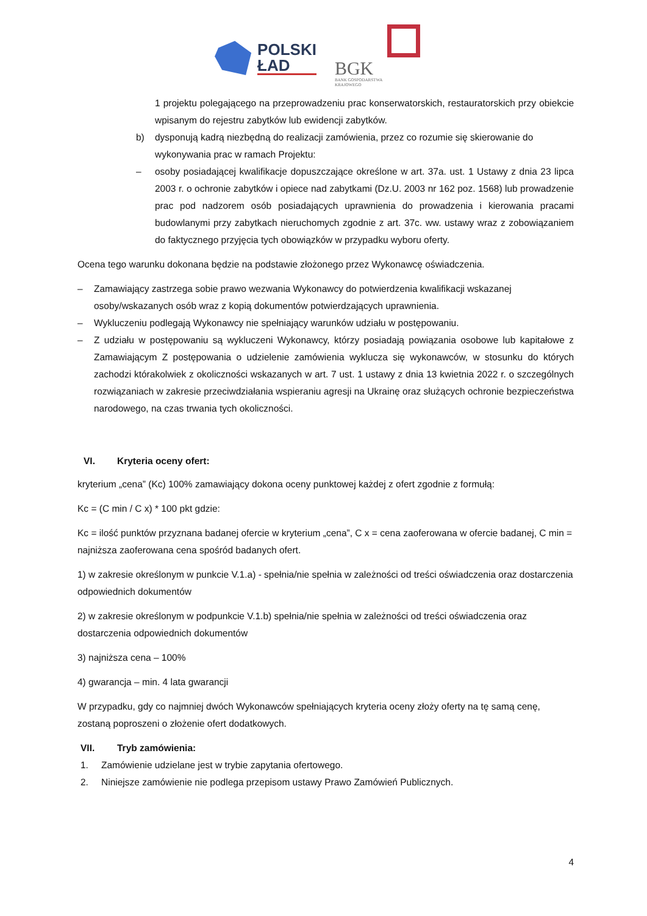POLSKI
ŁAD
BGK
BANK GOSPODARSTWA
KRAJOWEGO
1 projektu polegającego na przeprowadzeniu prac konserwatorskich, restauratorskich przy obiekcie wpisanym do rejestru zabytków lub ewidencji zabytków.
b) dysponują kadrą niezbędną do realizacji zamówienia, przez co rozumie się skierowanie do wykonywania prac w ramach Projektu:
– osoby posiadającej kwalifikacje dopuszczające określone w art. 37a. ust. 1 Ustawy z dnia 23 lipca 2003 r. o ochronie zabytków i opiece nad zabytkami (Dz.U. 2003 nr 162 poz. 1568) lub prowadzenie prac pod nadzorem osób posiadających uprawnienia do prowadzenia i kierowania pracami budowlanymi przy zabytkach nieruchomych zgodnie z art. 37c. ww. ustawy wraz z zobowiązaniem do faktycznego przyjęcia tych obowiązków w przypadku wyboru oferty.
Ocena tego warunku dokonana będzie na podstawie złożonego przez Wykonawcę oświadczenia.
– Zamawiający zastrzega sobie prawo wezwania Wykonawcy do potwierdzenia kwalifikacji wskazanej osoby/wskazanych osób wraz z kopią dokumentów potwierdzających uprawnienia.
– Wykluczeniu podlegają Wykonawcy nie spełniający warunków udziału w postępowaniu.
– Z udziału w postępowaniu są wykluczeni Wykonawcy, którzy posiadają powiązania osobowe lub kapitałowe z Zamawiającym Z postępowania o udzielenie zamówienia wyklucza się wykonawców, w stosunku do których zachodzi którakolwiek z okoliczności wskazanych w art. 7 ust. 1 ustawy z dnia 13 kwietnia 2022 r. o szczególnych rozwiązaniach w zakresie przeciwdziałania wspieraniu agresji na Ukrainę oraz służących ochronie bezpieczeństwa narodowego, na czas trwania tych okoliczności.
VI. Kryteria oceny ofert:
kryterium „cena” (Kc) 100% zamawiający dokona oceny punktowej każdej z ofert zgodnie z formułą:
Kc = (C min / C x) * 100 pkt gdzie:
Kc = ilość punktów przyznana badanej ofercie w kryterium „cena”, C x = cena zaoferowana w ofercie badanej, C min = najniższa zaoferowana cena spośród badanych ofert.
1) w zakresie określonym w punkcie V.1.a) - spełnia/nie spełnia w zależności od treści oświadczenia oraz dostarczenia odpowiednich dokumentów
2) w zakresie określonym w podpunkcie V.1.b) spełnia/nie spełnia w zależności od treści oświadczenia oraz dostarczenia odpowiednich dokumentów
3) najniższa cena – 100%
4) gwarancja – min. 4 lata gwarancji
W przypadku, gdy co najmniej dwóch Wykonawców spełniających kryteria oceny złoży oferty na tę samą cenę, zostaną poproszeni o złożenie ofert dodatkowych.
VII. Tryb zamówienia:
1. Zamówienie udzielane jest w trybie zapytania ofertowego.
2. Niniejsze zamówienie nie podlega przepisom ustawy Prawo Zamówień Publicznych.
4